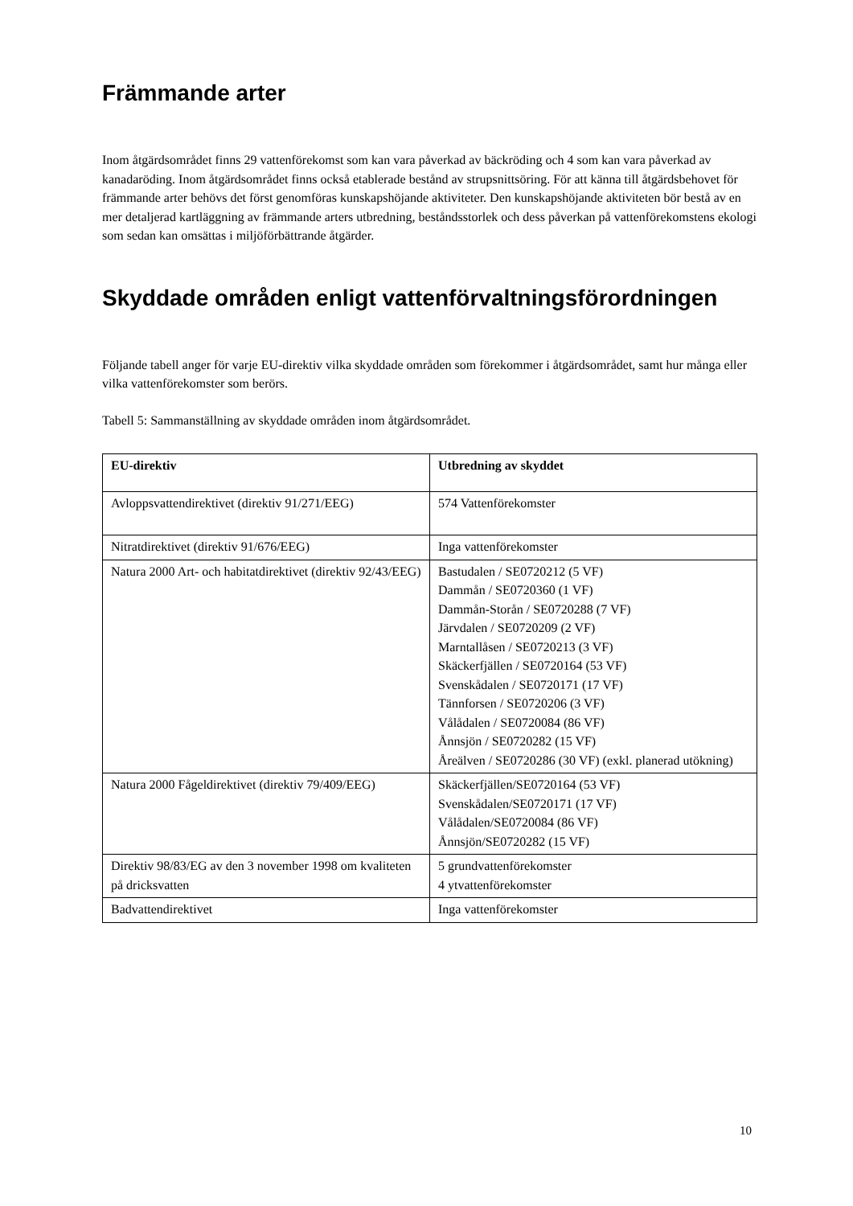Främmande arter
Inom åtgärdsområdet finns 29 vattenförekomst som kan vara påverkad av bäckröding och 4 som kan vara påverkad av kanadaröding. Inom åtgärdsområdet finns också etablerade bestånd av strupsnittsöring. För att känna till åtgärdsbehovet för främmande arter behövs det först genomföras kunskapshöjande aktiviteter. Den kunskapshöjande aktiviteten bör bestå av en mer detaljerad kartläggning av främmande arters utbredning, beståndsstorlek och dess påverkan på vattenförekomstens ekologi som sedan kan omsättas i miljöförbättrande åtgärder.
Skyddade områden enligt vattenförvaltningsförordningen
Följande tabell anger för varje EU-direktiv vilka skyddade områden som förekommer i åtgärdsområdet, samt hur många eller vilka vattenförekomster som berörs.
Tabell 5: Sammanställning av skyddade områden inom åtgärdsområdet.
| EU-direktiv | Utbredning av skyddet |
| --- | --- |
| Avloppsvattendirektivet (direktiv 91/271/EEG) | 574 Vattenförekomster |
| Nitratdirektivet (direktiv 91/676/EEG) | Inga vattenförekomster |
| Natura 2000 Art- och habitatdirektivet (direktiv 92/43/EEG) | Bastudalen / SE0720212 (5 VF) Dammån / SE0720360 (1 VF) Dammån-Storån / SE0720288 (7 VF) Järvdalen / SE0720209 (2 VF) Marntallåsen / SE0720213 (3 VF) Skäckerfjällen / SE0720164 (53 VF) Svenskådalen / SE0720171 (17 VF) Tännforsen / SE0720206 (3 VF) Vålådalen / SE0720084 (86 VF) Ånnsjön / SE0720282 (15 VF) Åreälven / SE0720286 (30 VF) (exkl. planerad utökning) |
| Natura 2000 Fågeldirektivet (direktiv 79/409/EEG) | Skäckerfjällen/SE0720164 (53 VF) Svenskådalen/SE0720171 (17 VF) Vålådalen/SE0720084 (86 VF) Ånnsjön/SE0720282 (15 VF) |
| Direktiv 98/83/EG av den 3 november 1998 om kvaliteten på dricksvatten | 5 grundvattenförekomster 4 ytvattenförekomster |
| Badvattendirektivet | Inga vattenförekomster |
10